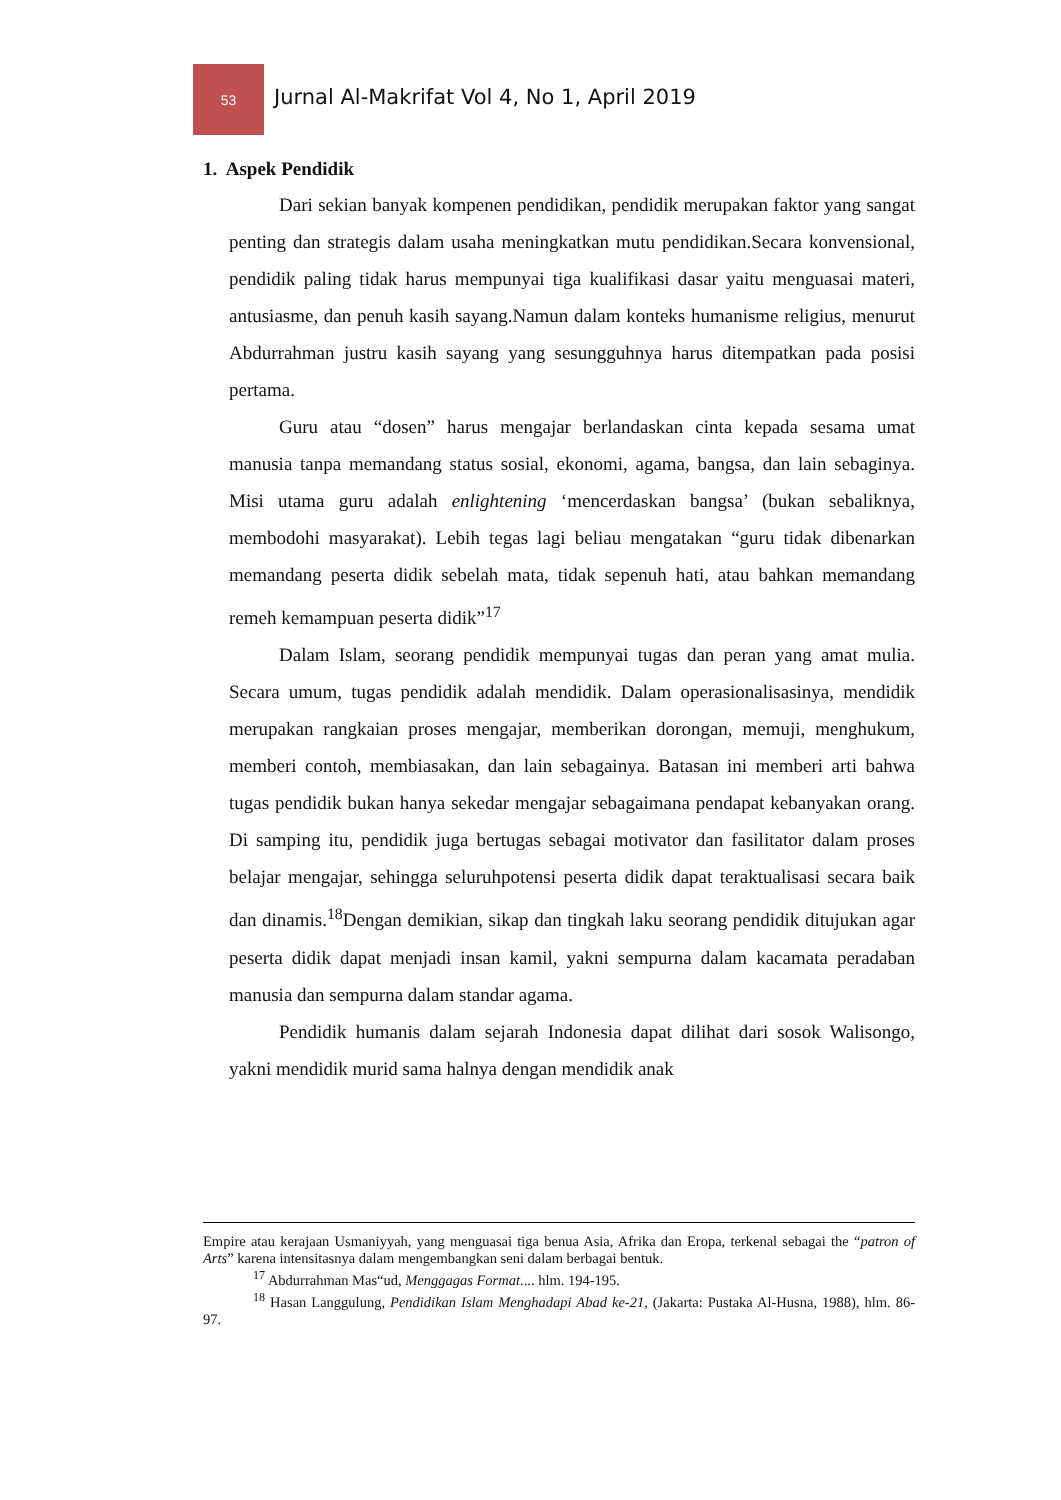53
Jurnal Al-Makrifat Vol 4, No 1, April 2019
1. Aspek Pendidik
Dari sekian banyak kompenen pendidikan, pendidik merupakan faktor yang sangat penting dan strategis dalam usaha meningkatkan mutu pendidikan.Secara konvensional, pendidik paling tidak harus mempunyai tiga kualifikasi dasar yaitu menguasai materi, antusiasme, dan penuh kasih sayang.Namun dalam konteks humanisme religius, menurut Abdurrahman justru kasih sayang yang sesungguhnya harus ditempatkan pada posisi pertama.
Guru atau “dosen” harus mengajar berlandaskan cinta kepada sesama umat manusia tanpa memandang status sosial, ekonomi, agama, bangsa, dan lain sebaginya. Misi utama guru adalah enlightening ‘mencerdaskan bangsa’ (bukan sebaliknya, membodohi masyarakat). Lebih tegas lagi beliau mengatakan “guru tidak dibenarkan memandang peserta didik sebelah mata, tidak sepenuh hati, atau bahkan memandang remeh kemampuan peserta didik”<sup>17</sup>
Dalam Islam, seorang pendidik mempunyai tugas dan peran yang amat mulia. Secara umum, tugas pendidik adalah mendidik. Dalam operasionalisasinya, mendidik merupakan rangkaian proses mengajar, memberikan dorongan, memuji, menghukum, memberi contoh, membiasakan, dan lain sebagainya. Batasan ini memberi arti bahwa tugas pendidik bukan hanya sekedar mengajar sebagaimana pendapat kebanyakan orang. Di samping itu, pendidik juga bertugas sebagai motivator dan fasilitator dalam proses belajar mengajar, sehingga seluruhpotensi peserta didik dapat teraktualisasi secara baik dan dinamis.<sup>18</sup>Dengan demikian, sikap dan tingkah laku seorang pendidik ditujukan agar peserta didik dapat menjadi insan kamil, yakni sempurna dalam kacamata peradaban manusia dan sempurna dalam standar agama.
Pendidik humanis dalam sejarah Indonesia dapat dilihat dari sosok Walisongo, yakni mendidik murid sama halnya dengan mendidik anak
Empire atau kerajaan Usmaniyyah, yang menguasai tiga benua Asia, Afrika dan Eropa, terkenal sebagai the “patron of Arts” karena intensitasnya dalam mengembangkan seni dalam berbagai bentuk.
<sup>17</sup> Abdurrahman Mas“ud, Menggagas Format.... hlm. 194-195.
<sup>18</sup> Hasan Langgulung, Pendidikan Islam Menghadapi Abad ke-21, (Jakarta: Pustaka Al-Husna, 1988), hlm. 86-97.